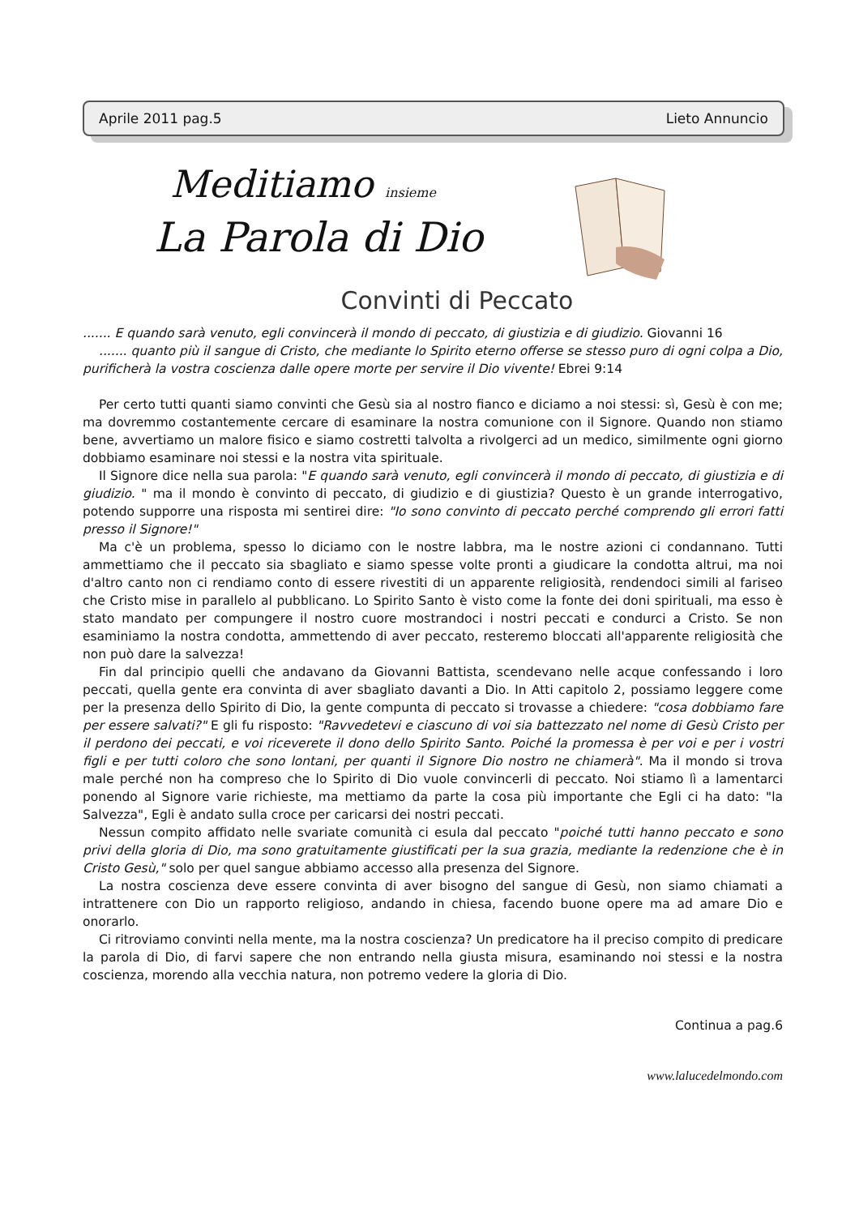Aprile 2011 pag.5 Lieto Annuncio
Meditiamo insieme
La Parola di Dio
Convinti di Peccato
....... E quando sarà venuto, egli convincerà il mondo di peccato, di giustizia e di giudizio. Giovanni 16
....... quanto più il sangue di Cristo, che mediante lo Spirito eterno offerse se stesso puro di ogni colpa a Dio, purificherà la vostra coscienza dalle opere morte per servire il Dio vivente! Ebrei 9:14
Per certo tutti quanti siamo convinti che Gesù sia al nostro fianco e diciamo a noi stessi: sì, Gesù è con me; ma dovremmo costantemente cercare di esaminare la nostra comunione con il Signore. Quando non stiamo bene, avvertiamo un malore fisico e siamo costretti talvolta a rivolgerci ad un medico, similmente ogni giorno dobbiamo esaminare noi stessi e la nostra vita spirituale.
Il Signore dice nella sua parola: "E quando sarà venuto, egli convincerà il mondo di peccato, di giustizia e di giudizio. " ma il mondo è convinto di peccato, di giudizio e di giustizia? Questo è un grande interrogativo, potendo supporre una risposta mi sentirei dire: "Io sono convinto di peccato perché comprendo gli errori fatti presso il Signore!"
Ma c'è un problema, spesso lo diciamo con le nostre labbra, ma le nostre azioni ci condannano. Tutti ammettiamo che il peccato sia sbagliato e siamo spesse volte pronti a giudicare la condotta altrui, ma noi d'altro canto non ci rendiamo conto di essere rivestiti di un apparente religiosità, rendendoci simili al fariseo che Cristo mise in parallelo al pubblicano. Lo Spirito Santo è visto come la fonte dei doni spirituali, ma esso è stato mandato per compungere il nostro cuore mostrandoci i nostri peccati e condurci a Cristo. Se non esaminiamo la nostra condotta, ammettendo di aver peccato, resteremo bloccati all'apparente religiosità che non può dare la salvezza!
Fin dal principio quelli che andavano da Giovanni Battista, scendevano nelle acque confessando i loro peccati, quella gente era convinta di aver sbagliato davanti a Dio. In Atti capitolo 2, possiamo leggere come per la presenza dello Spirito di Dio, la gente compunta di peccato si trovasse a chiedere: "cosa dobbiamo fare per essere salvati?" E gli fu risposto: "Ravvedetevi e ciascuno di voi sia battezzato nel nome di Gesù Cristo per il perdono dei peccati, e voi riceverete il dono dello Spirito Santo. Poiché la promessa è per voi e per i vostri figli e per tutti coloro che sono lontani, per quanti il Signore Dio nostro ne chiamerà". Ma il mondo si trova male perché non ha compreso che lo Spirito di Dio vuole convincerli di peccato. Noi stiamo lì a lamentarci ponendo al Signore varie richieste, ma mettiamo da parte la cosa più importante che Egli ci ha dato: "la Salvezza", Egli è andato sulla croce per caricarsi dei nostri peccati.
Nessun compito affidato nelle svariate comunità ci esula dal peccato "poiché tutti hanno peccato e sono privi della gloria di Dio, ma sono gratuitamente giustificati per la sua grazia, mediante la redenzione che è in Cristo Gesù," solo per quel sangue abbiamo accesso alla presenza del Signore.
La nostra coscienza deve essere convinta di aver bisogno del sangue di Gesù, non siamo chiamati a intrattenere con Dio un rapporto religioso, andando in chiesa, facendo buone opere ma ad amare Dio e onorarlo.
Ci ritroviamo convinti nella mente, ma la nostra coscienza? Un predicatore ha il preciso compito di predicare la parola di Dio, di farvi sapere che non entrando nella giusta misura, esaminando noi stessi e la nostra coscienza, morendo alla vecchia natura, non potremo vedere la gloria di Dio.
Continua a pag.6
www.lalucedelmondo.com